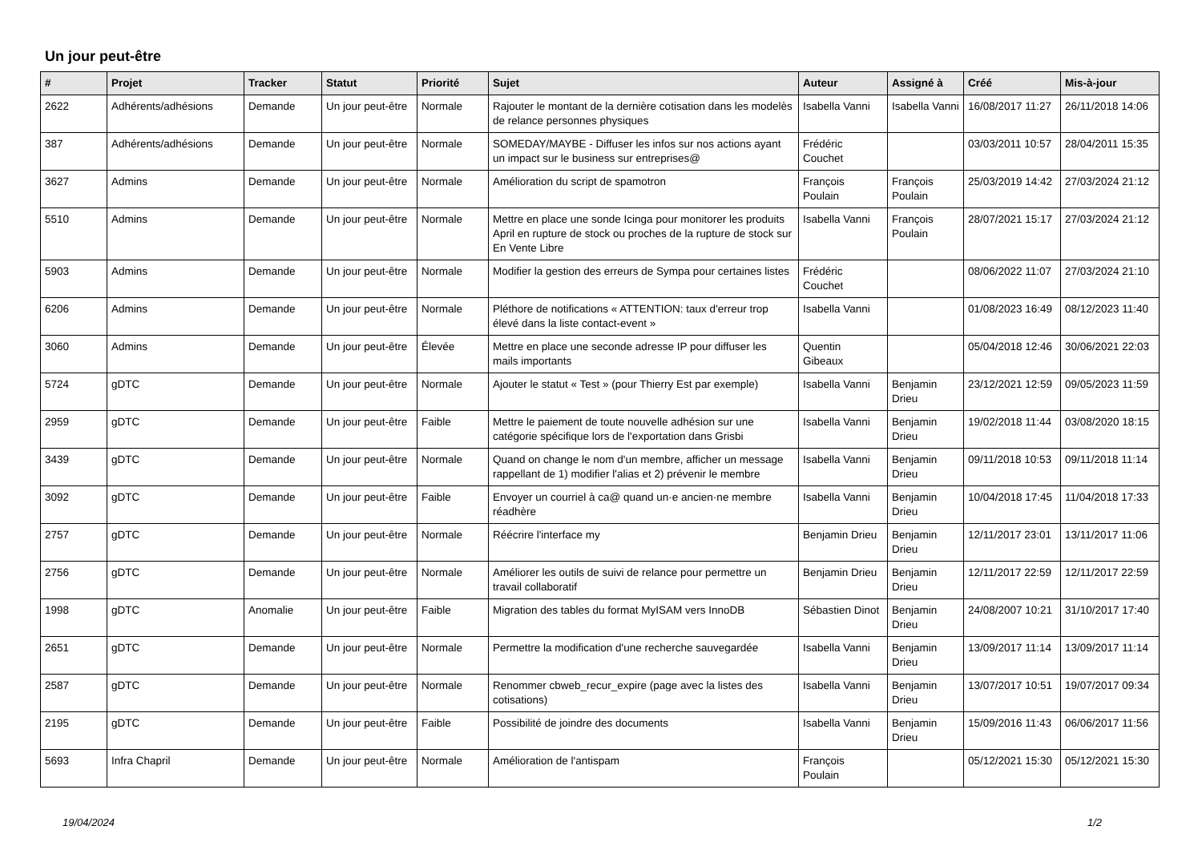Un jour peut-être
| # | Projet | Tracker | Statut | Priorité | Sujet | Auteur | Assigné à | Créé | Mis-à-jour |
| --- | --- | --- | --- | --- | --- | --- | --- | --- | --- |
| 2622 | Adhérents/adhésions | Demande | Un jour peut-être | Normale | Rajouter le montant de la dernière cotisation dans les modelès de relance personnes physiques | Isabella Vanni | Isabella Vanni | 16/08/2017 11:27 | 26/11/2018 14:06 |
| 387 | Adhérents/adhésions | Demande | Un jour peut-être | Normale | SOMEDAY/MAYBE - Diffuser les infos sur nos actions ayant un impact sur le business sur entreprises@ | Frédéric Couchet | | 03/03/2011 10:57 | 28/04/2011 15:35 |
| 3627 | Admins | Demande | Un jour peut-être | Normale | Amélioration du script de spamotron | François Poulain | François Poulain | 25/03/2019 14:42 | 27/03/2024 21:12 |
| 5510 | Admins | Demande | Un jour peut-être | Normale | Mettre en place une sonde Icinga pour monitorer les produits April en rupture de stock ou proches de la rupture de stock sur En Vente Libre | Isabella Vanni | François Poulain | 28/07/2021 15:17 | 27/03/2024 21:12 |
| 5903 | Admins | Demande | Un jour peut-être | Normale | Modifier la gestion des erreurs de Sympa pour certaines listes | Frédéric Couchet | | 08/06/2022 11:07 | 27/03/2024 21:10 |
| 6206 | Admins | Demande | Un jour peut-être | Normale | Pléthore de notifications « ATTENTION: taux d'erreur trop élevé dans la liste contact-event » | Isabella Vanni | | 01/08/2023 16:49 | 08/12/2023 11:40 |
| 3060 | Admins | Demande | Un jour peut-être | Élevée | Mettre en place une seconde adresse IP pour diffuser les mails importants | Quentin Gibeaux | | 05/04/2018 12:46 | 30/06/2021 22:03 |
| 5724 | gDTC | Demande | Un jour peut-être | Normale | Ajouter le statut « Test » (pour Thierry Est par exemple) | Isabella Vanni | Benjamin Drieu | 23/12/2021 12:59 | 09/05/2023 11:59 |
| 2959 | gDTC | Demande | Un jour peut-être | Faible | Mettre le paiement de toute nouvelle adhésion sur une catégorie spécifique lors de l'exportation dans Grisbi | Isabella Vanni | Benjamin Drieu | 19/02/2018 11:44 | 03/08/2020 18:15 |
| 3439 | gDTC | Demande | Un jour peut-être | Normale | Quand on change le nom d'un membre, afficher un message rappellant de 1) modifier l'alias et 2) prévenir le membre | Isabella Vanni | Benjamin Drieu | 09/11/2018 10:53 | 09/11/2018 11:14 |
| 3092 | gDTC | Demande | Un jour peut-être | Faible | Envoyer un courriel à ca@ quand un·e ancien·ne membre réadhère | Isabella Vanni | Benjamin Drieu | 10/04/2018 17:45 | 11/04/2018 17:33 |
| 2757 | gDTC | Demande | Un jour peut-être | Normale | Réécrire l'interface my | Benjamin Drieu | Benjamin Drieu | 12/11/2017 23:01 | 13/11/2017 11:06 |
| 2756 | gDTC | Demande | Un jour peut-être | Normale | Améliorer les outils de suivi de relance pour permettre un travail collaboratif | Benjamin Drieu | Benjamin Drieu | 12/11/2017 22:59 | 12/11/2017 22:59 |
| 1998 | gDTC | Anomalie | Un jour peut-être | Faible | Migration des tables du format MyISAM vers InnoDB | Sébastien Dinot | Benjamin Drieu | 24/08/2007 10:21 | 31/10/2017 17:40 |
| 2651 | gDTC | Demande | Un jour peut-être | Normale | Permettre la modification d'une recherche sauvegardée | Isabella Vanni | Benjamin Drieu | 13/09/2017 11:14 | 13/09/2017 11:14 |
| 2587 | gDTC | Demande | Un jour peut-être | Normale | Renommer cbweb_recur_expire (page avec la listes des cotisations) | Isabella Vanni | Benjamin Drieu | 13/07/2017 10:51 | 19/07/2017 09:34 |
| 2195 | gDTC | Demande | Un jour peut-être | Faible | Possibilité de joindre des documents | Isabella Vanni | Benjamin Drieu | 15/09/2016 11:43 | 06/06/2017 11:56 |
| 5693 | Infra Chapril | Demande | Un jour peut-être | Normale | Amélioration de l'antispam | François Poulain | | 05/12/2021 15:30 | 05/12/2021 15:30 |
19/04/2024 1/2